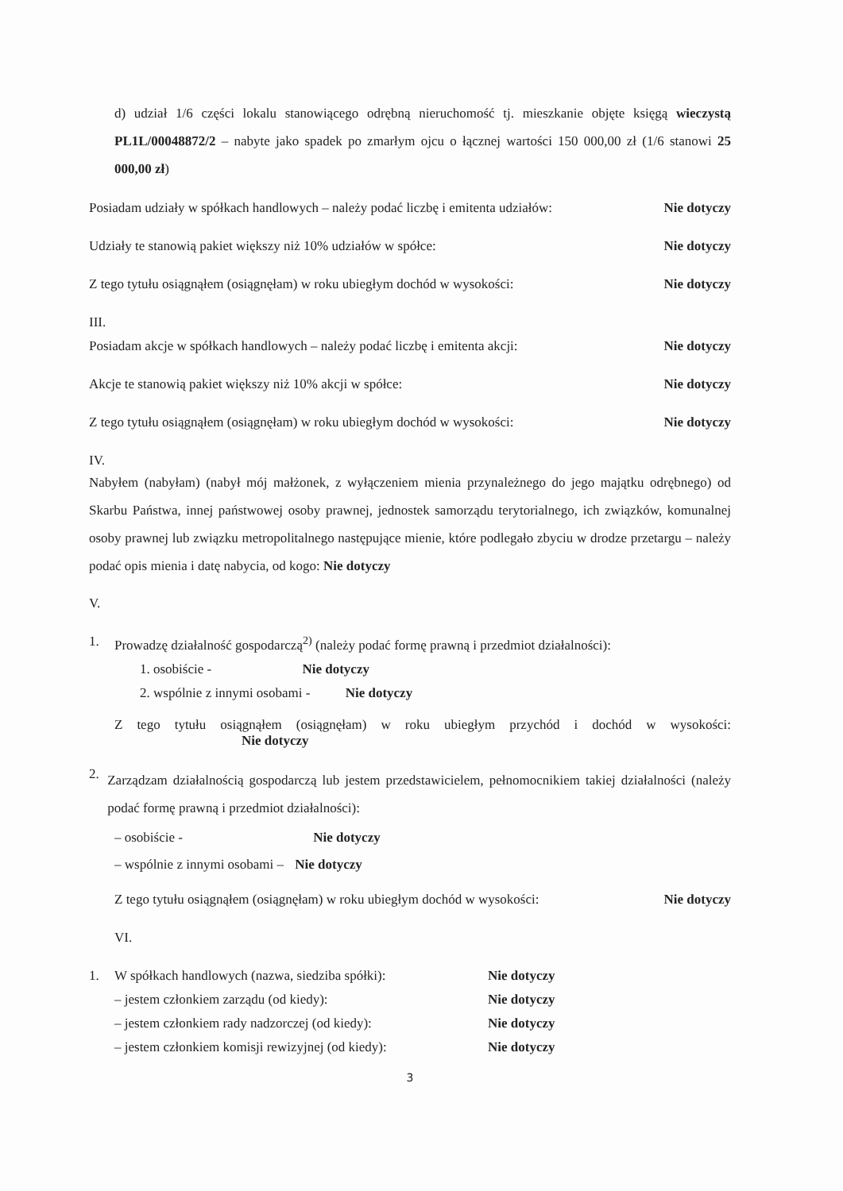d) udział 1/6 części lokalu stanowiącego odrębną nieruchomość tj. mieszkanie objęte księgą wieczystą PL1L/00048872/2 – nabyte jako spadek po zmarłym ojcu o łącznej wartości 150 000,00 zł (1/6 stanowi 25 000,00 zł)
Posiadam udziały w spółkach handlowych – należy podać liczbę i emitenta udziałów: Nie dotyczy
Udziały te stanowią pakiet większy niż 10% udziałów w spółce: Nie dotyczy
Z tego tytułu osiągnąłem (osiągnęłam) w roku ubiegłym dochód w wysokości: Nie dotyczy
III.
Posiadam akcje w spółkach handlowych – należy podać liczbę i emitenta akcji: Nie dotyczy
Akcje te stanowią pakiet większy niż 10% akcji w spółce: Nie dotyczy
Z tego tytułu osiągnąłem (osiągnęłam) w roku ubiegłym dochód w wysokości: Nie dotyczy
IV.
Nabyłem (nabyłam) (nabył mój małżonek, z wyłączeniem mienia przynależnego do jego majątku odrębnego) od Skarbu Państwa, innej państwowej osoby prawnej, jednostek samorządu terytorialnego, ich związków, komunalnej osoby prawnej lub związku metropolitalnego następujące mienie, które podlegało zbyciu w drodze przetargu – należy podać opis mienia i datę nabycia, od kogo: Nie dotyczy
V.
1. Prowadzę działalność gospodarczą<sup>2)</sup> (należy podać formę prawną i przedmiot działalności):
1. osobiście - Nie dotyczy
2. wspólnie z innymi osobami - Nie dotyczy
Z tego tytułu osiągnąłem (osiągnęłam) w roku ubiegłym przychód i dochód w wysokości: Nie dotyczy
2. Zarządzam działalnością gospodarczą lub jestem przedstawicielem, pełnomocnikiem takiej działalności (należy podać formę prawną i przedmiot działalności):
– osobiście - Nie dotyczy
– wspólnie z innymi osobami – Nie dotyczy
Z tego tytułu osiągnąłem (osiągnęłam) w roku ubiegłym dochód w wysokości: Nie dotyczy
VI.
1. W spółkach handlowych (nazwa, siedziba spółki): Nie dotyczy
– jestem członkiem zarządu (od kiedy): Nie dotyczy
– jestem członkiem rady nadzorczej (od kiedy): Nie dotyczy
– jestem członkiem komisji rewizyjnej (od kiedy): Nie dotyczy
3